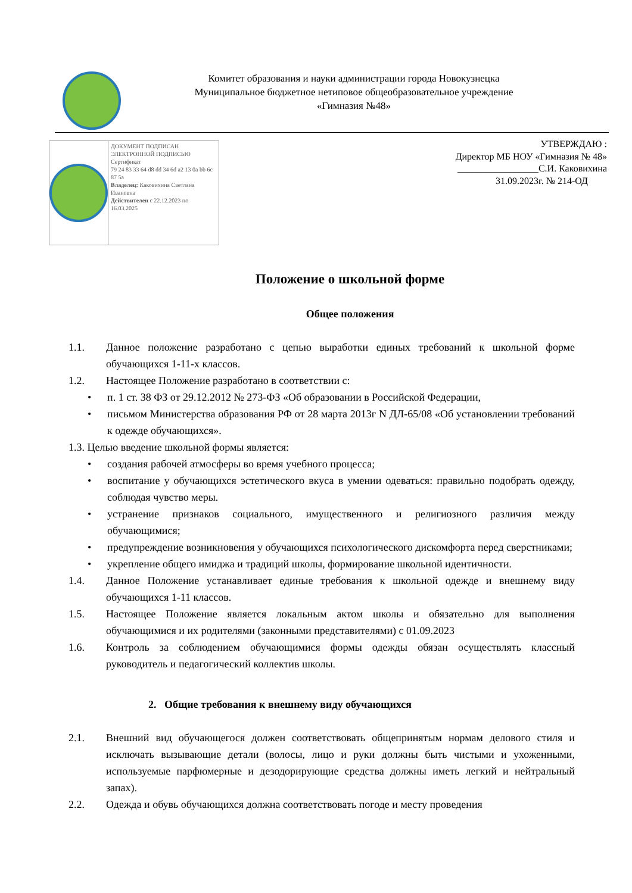Комитет образования и науки администрации города Новокузнецка
Муниципальное бюджетное нетиповое общеобразовательное учреждение
«Гимназия №48»
ДОКУМЕНТ ПОДПИСАН ЭЛЕКТРОННОЙ ПОДПИСЬЮ
Сертификат
79 24 83 33 64 d8 dd 34 6d a2 13 0a bb 6c 87 5a
Владелец: Каковихина Светлана Ивановна
Действителен с 22.12.2023 по 16.03.2025
УТВЕРЖДАЮ :
Директор МБ НОУ «Гимназия № 48»
_________________С.И. Каковихина
31.09.2023г. № 214-ОД
Положение о школьной форме
Общее положения
1.1. Данное положение разработано с цепью выработки единых требований к школьной форме обучающихся 1-11-х классов.
1.2. Настоящее Положение разработано в соответствии с:
• п. 1 ст. 38 ФЗ от 29.12.2012 № 273-ФЗ «Об образовании в Российской Федерации,
• письмом Министерства образования РФ от 28 марта 2013г N ДЛ-65/08 «Об установлении требований к одежде обучающихся».
1.3. Целью введение школьной формы является:
• создания рабочей атмосферы во время учебного процесса;
• воспитание у обучающихся эстетического вкуса в умении одеваться: правильно подобрать одежду, соблюдая чувство меры.
• устранение признаков социального, имущественного и религиозного различия между обучающимися;
• предупреждение возникновения у обучающихся психологического дискомфорта перед сверстниками;
• укрепление общего имиджа и традиций школы, формирование школьной идентичности.
1.4. Данное Положение устанавливает единые требования к школьной одежде и внешнему виду обучающихся 1-11 классов.
1.5. Настоящее Положение является локальным актом школы и обязательно для выполнения обучающимися и их родителями (законными представителями) с 01.09.2023
1.6. Контроль за соблюдением обучающимися формы одежды обязан осуществлять классный руководитель и педагогический коллектив школы.
2. Общие требования к внешнему виду обучающихся
2.1. Внешний вид обучающегося должен соответствовать общепринятым нормам делового стиля и исключать вызывающие детали (волосы, лицо и руки должны быть чистыми и ухоженными, используемые парфюмерные и дезодорирующие средства должны иметь легкий и нейтральный запах).
2.2. Одежда и обувь обучающихся должна соответствовать погоде и месту проведения